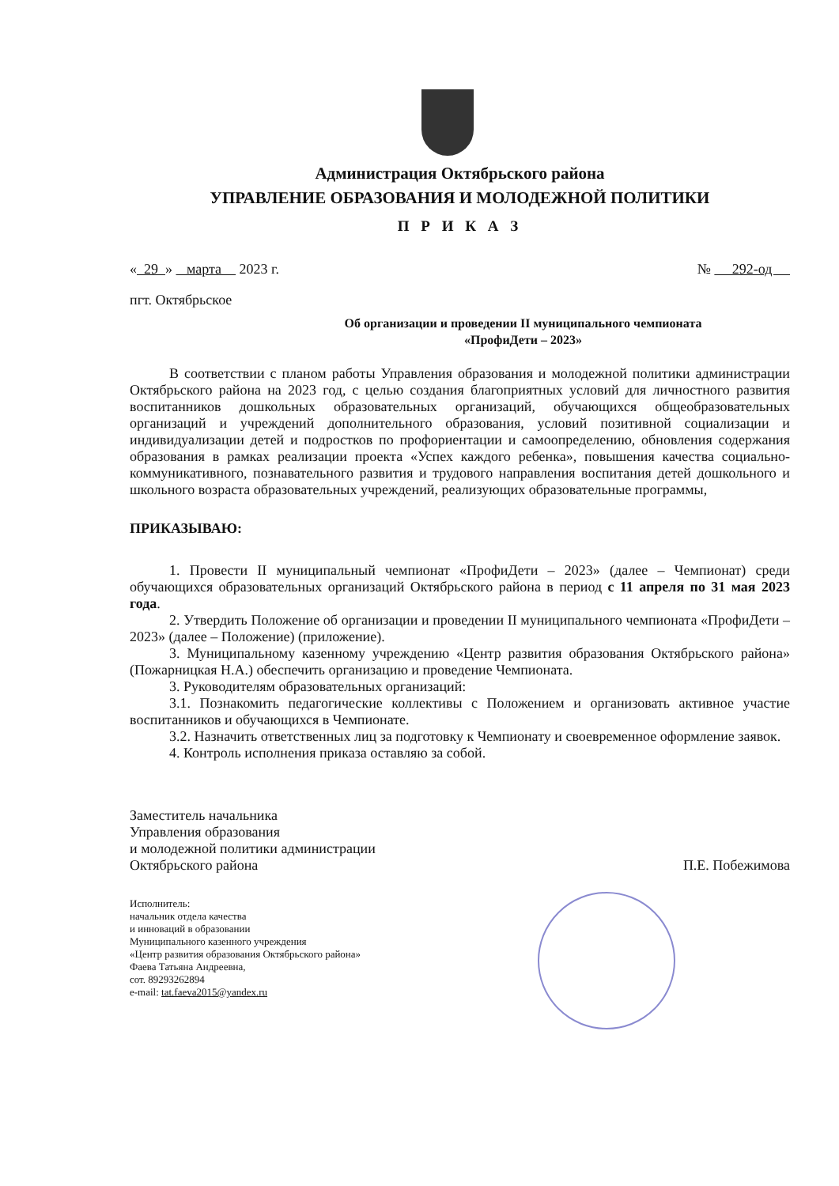Администрация Октябрьского района
УПРАВЛЕНИЕ ОБРАЗОВАНИЯ И МОЛОДЕЖНОЙ ПОЛИТИКИ
П Р И К А З
« 29 » марта 2023 г. № 292-од
пгт. Октябрьское
Об организации и проведении II муниципального чемпионата
«ПрофиДети – 2023»
В соответствии с планом работы Управления образования и молодежной политики администрации Октябрьского района на 2023 год, с целью создания благоприятных условий для личностного развития воспитанников дошкольных образовательных организаций, обучающихся общеобразовательных организаций и учреждений дополнительного образования, условий позитивной социализации и индивидуализации детей и подростков по профориентации и самоопределению, обновления содержания образования в рамках реализации проекта «Успех каждого ребенка», повышения качества социально-коммуникативного, познавательного развития и трудового направления воспитания детей дошкольного и школьного возраста образовательных учреждений, реализующих образовательные программы,
ПРИКАЗЫВАЮ:
1. Провести II муниципальный чемпионат «ПрофиДети – 2023» (далее – Чемпионат) среди обучающихся образовательных организаций Октябрьского района в период с 11 апреля по 31 мая 2023 года.
2. Утвердить Положение об организации и проведении II муниципального чемпионата «ПрофиДети – 2023» (далее – Положение) (приложение).
3. Муниципальному казенному учреждению «Центр развития образования Октябрьского района» (Пожарницкая Н.А.) обеспечить организацию и проведение Чемпионата.
3. Руководителям образовательных организаций:
3.1. Познакомить педагогические коллективы с Положением и организовать активное участие воспитанников и обучающихся в Чемпионате.
3.2. Назначить ответственных лиц за подготовку к Чемпионату и своевременное оформление заявок.
4. Контроль исполнения приказа оставляю за собой.
Заместитель начальника
Управления образования
и молодежной политики администрации
Октябрьского района
П.Е. Побежимова
Исполнитель:
начальник отдела качества
и инноваций в образовании
Муниципального казенного учреждения
«Центр развития образования Октябрьского района»
Фаева Татьяна Андреевна,
сот. 89293262894
e-mail: tat.faeva2015@yandex.ru